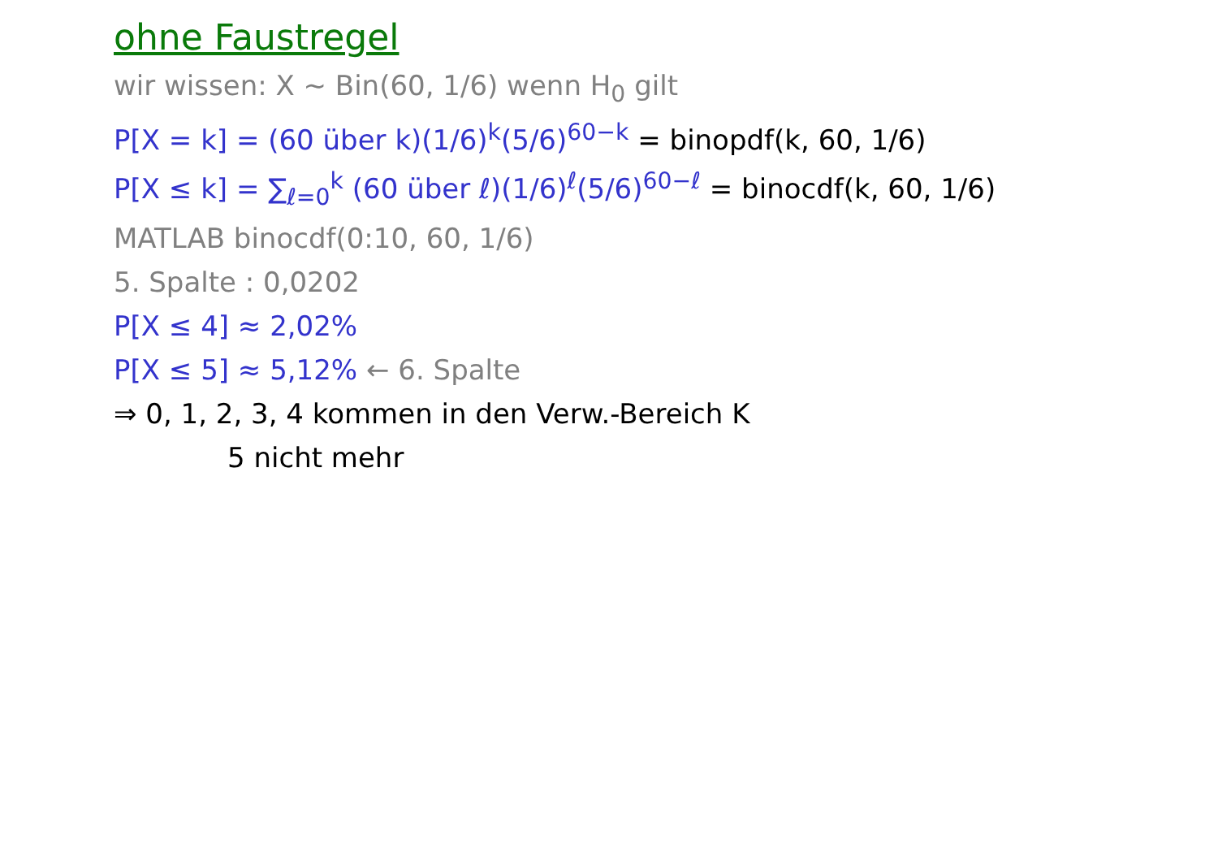ohne Faustregel
wir wissen: X ~ Bin(60, 1/6) wenn H<sub>0</sub> gilt
P[X = k] = (60 über k)(1/6)<sup>k</sup>(5/6)<sup>60−k</sup> = binopdf(k, 60, 1/6)
P[X ≤ k] = ∑<sub>ℓ=0</sub><sup>k</sup> (60 über ℓ)(1/6)<sup>ℓ</sup>(5/6)<sup>60−ℓ</sup> = binocdf(k, 60, 1/6)
MATLAB binocdf(0:10, 60, 1/6)
5. Spalte : 0,0202
P[X ≤ 4] ≈ 2,02%
P[X ≤ 5] ≈ 5,12% ← 6. Spalte
⇒ 0, 1, 2, 3, 4 kommen in den Verw.-Bereich K
5 nicht mehr